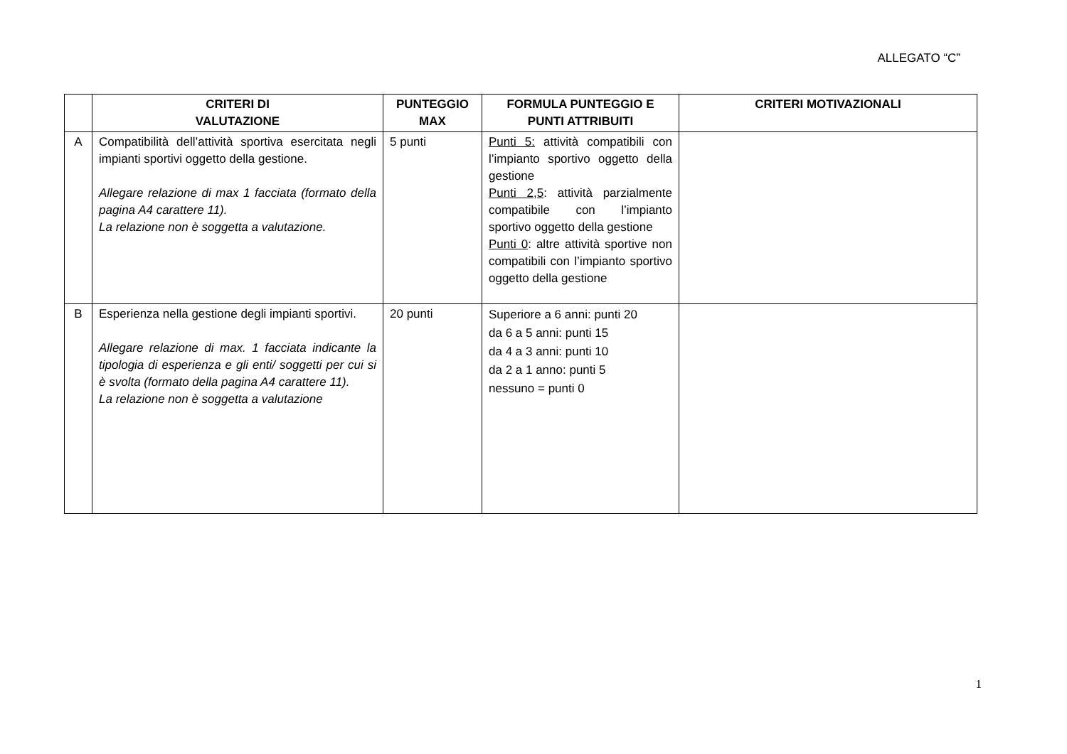ALLEGATO “C”
| | CRITERI DI VALUTAZIONE | PUNTEGGIO MAX | FORMULA PUNTEGGIO E PUNTI ATTRIBUITI | CRITERI MOTIVAZIONALI |
| --- | --- | --- | --- | --- |
| A | Compatibilità dell’attività sportiva esercitata negli impianti sportivi oggetto della gestione. Allegare relazione di max 1 facciata (formato della pagina A4 carattere 11). La relazione non è soggetta a valutazione. | 5 punti | Punti 5: attività compatibili con l’impianto sportivo oggetto della gestione Punti 2,5 : attività parzialmente compatibile con l’impianto sportivo oggetto della gestione Punti 0 : altre attività sportive non compatibili con l’impianto sportivo oggetto della gestione | |
| B | Esperienza nella gestione degli impianti sportivi. Allegare relazione di max. 1 facciata indicante la tipologia di esperienza e gli enti/ soggetti per cui si è svolta (formato della pagina A4 carattere 11). La relazione non è soggetta a valutazione | 20 punti | Superiore a 6 anni: punti 20 da 6 a 5 anni: punti 15 da 4 a 3 anni: punti 10 da 2 a 1 anno: punti 5 nessuno = punti 0 | |
1